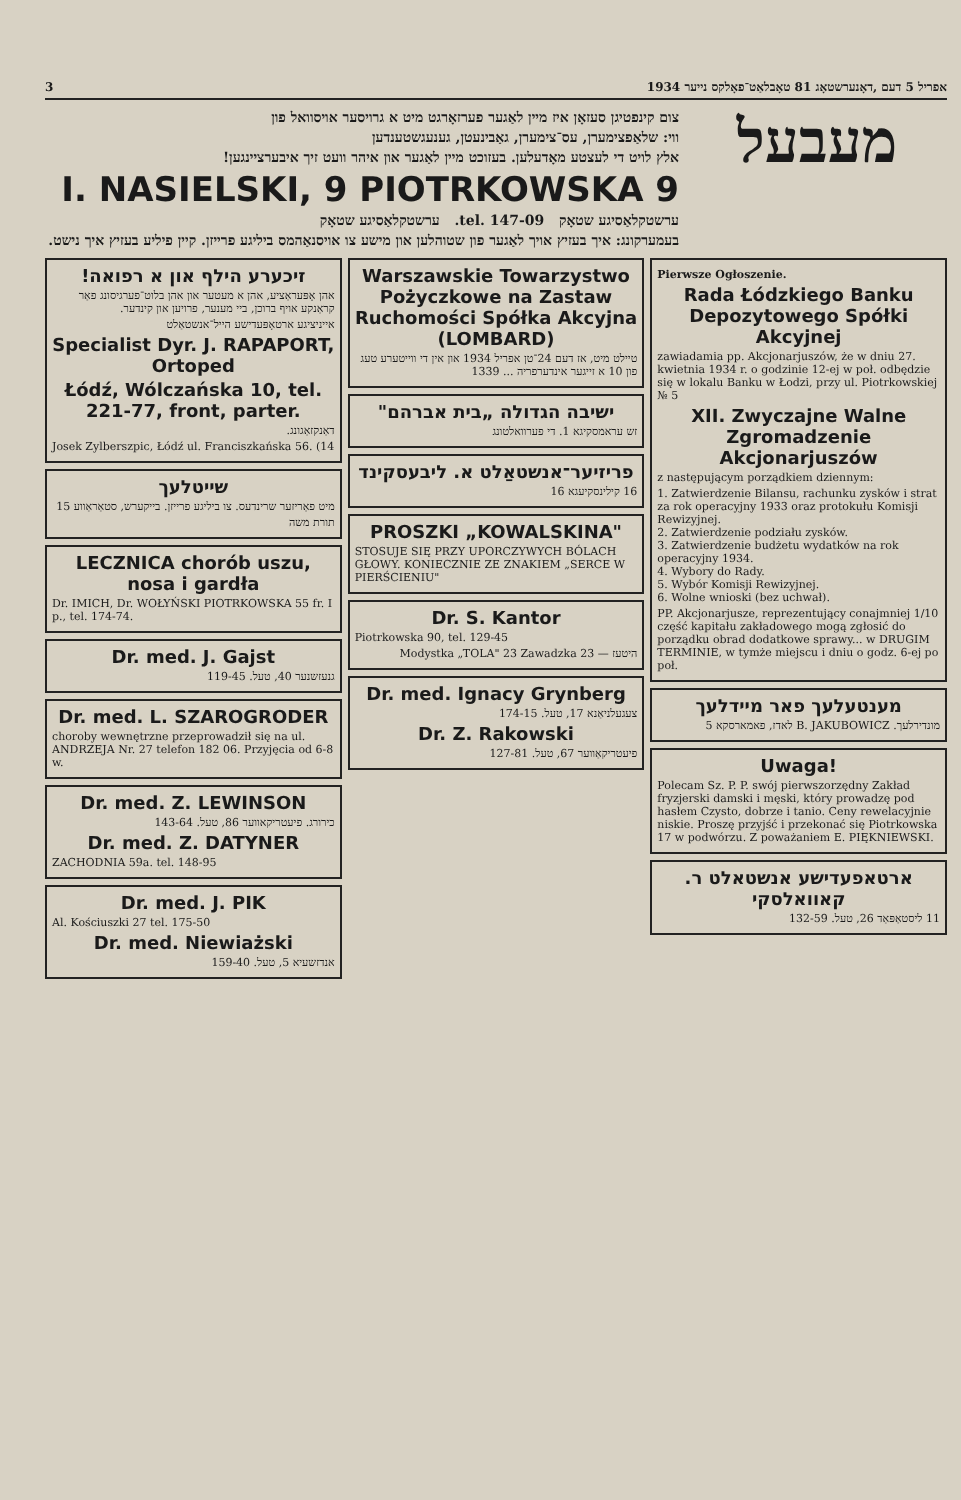3 1934 אפריל 5 דעם ,דאָנערשטאָג 81 טאָבלאַט־פאָלקס נייער
מעבעל
צום קינפטיגן סעזאָן איז מיין לאַגער פערזאָרגט מיט א גרויסער אויסוואל פון
ווי: שלאַפצימערן, עס־צימערן, גאַבינעטן, גענעגשטענדען
אלץ לויט די לעצטע מאָדעלען. בעזוכט מיין לאַגער און איהר וועט זיך איבערציינגען!
I. NASIELSKI, 9 PIOTRKOWSKA 9
ערשטקלאַסיגע שטאָק tel. 147-09. ערשטקלאַסיגע שטאָק
בעמערקונג: איך בעזיץ אויך לאַגער פון שטוהלען און מישע צו אויסנאַהמס ביליגע פרייזן. קיין פיליע בעזיץ איך נישט.
זיכערע הילף און א רפואה!
אהן אָפּעראַציע, אהן א מעטער און אהן בלוט־פערגיסונג פאַר קראַנקע אויף ברוכן, ביי מענער, פרויען און קינדער.
אייניציגע ארטאָפּעדישע הייל־אנשטאַלט
Specialist Dyr. J. RAPAPORT, Ortoped
Łódź, Wólczańska 10, tel. 221-77, front, parter.
דאַנקזאַגונג.
Josek Zylberszpic, Łódź ul. Franciszkańska 56. (14
שייטלעך
מיט פאַריזער שרינדעס. צו ביליגע פרייזן. בייקערש, סטאַראַווע 15
תורת משה
LECZNICA chorób uszu, nosa i gardła
Dr. IMICH, Dr. WOŁYŃSKI PIOTRKOWSKA 55 fr. I p., tel. 174-74.
Dr. med. J. Gajst
גנעזשנער 40, טעל. 119-45
Dr. med. L. SZAROGRODER
choroby wewnętrzne przeprowadził się na ul. ANDRZEJA Nr. 27 telefon 182 06. Przyjęcia od 6-8 w.
Dr. med. Z. LEWINSON
כירורג. פיעטריקאווער 86, טעל. 143-64
Dr. med. Z. DATYNER
ZACHODNIA 59a. tel. 148-95
Dr. med. J. PIK
Al. Kościuszki 27 tel. 175-50
Dr. med. Niewiażski
אנדזשעיא 5, טעל. 159-40
Warszawskie Towarzystwo Pożyczkowe na Zastaw Ruchomości Spółka Akcyjna (LOMBARD)
טיילט מיט, אז דעם 24־טן אפריל 1934 און אין די ווייטערע טעג פון 10 א זייגער אינדערפריה ... 1339
ישיבה הגדולה „בית אברהם"
זש עראמסקיגא 1. די פערוואלטונג
פריזיער־אנשטאַלט א. ליבעסקינד
16 קילינסקיעגא 16
PROSZKI „KOWALSKINA"
STOSUJE SIĘ PRZY UPORCZYWYCH BÓLACH GŁOWY. KONIECZNIE ZE ZNAKIEM „SERCE W PIERŚCIENIU"
Dr. S. Kantor
Piotrkowska 90, tel. 129-45
היטעז — Modystka „TOLA" 23 Zawadzka 23
Dr. med. Ignacy Grynberg
צעגעלניאַנא 17, טעל. 174-15
Dr. Z. Rakowski
פיעטריקאַווער 67, טעל. 127-81
Pierwsze Ogłoszenie.
Rada Łódzkiego Banku Depozytowego Spółki Akcyjnej
zawiadamia pp. Akcjonarjuszów, że w dniu 27. kwietnia 1934 r. o godzinie 12-ej w poł. odbędzie się w lokalu Banku w Łodzi, przy ul. Piotrkowskiej № 5
XII. Zwyczajne Walne Zgromadzenie Akcjonarjuszów
z następującym porządkiem dziennym:
1. Zatwierdzenie Bilansu, rachunku zysków i strat za rok operacyjny 1933 oraz protokułu Komisji Rewizyjnej.
2. Zatwierdzenie podziału zysków.
3. Zatwierdzenie budżetu wydatków na rok operacyjny 1934.
4. Wybory do Rady.
5. Wybór Komisji Rewizyjnej.
6. Wolne wnioski (bez uchwał).
PP. Akcjonarjusze, reprezentujący conajmniej 1/10 część kapitału zakładowego mogą zgłosić do porządku obrad dodatkowe sprawy... w DRUGIM TERMINIE, w tymże miejscu i dniu o godz. 6-ej po poł.
מענטעלעך פאר מיידלעך
מונדירלעך. B. JAKUBOWICZ לאדז, פאמארסקא 5
Uwaga!
Polecam Sz. P. P. swój pierwszorzędny Zakład fryzjerski damski i męski, który prowadzę pod hasłem Czysto, dobrze i tanio. Ceny rewelacyjnie niskie. Proszę przyjść i przekonać się Piotrkowska 17 w podwórzu. Z poważaniem E. PIĘKNIEWSKI.
ארטאפעדישע אנשטאלט ר. קאוואלסקי
11 ליסטאַפּאַד 26, טעל. 132-59